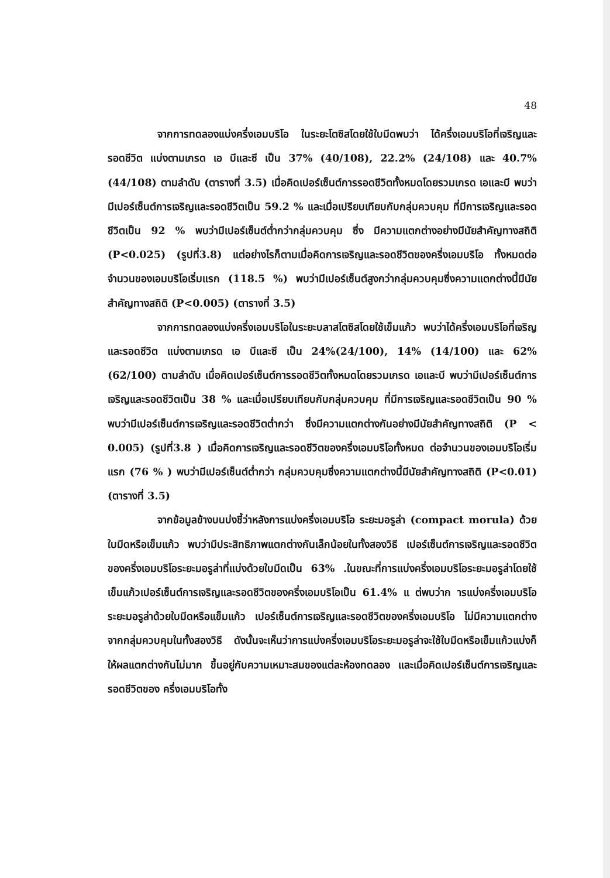48
จากการทดลองแบ่งครึ่งเอมบริโอ ในระยะโตซิสโดยใช้ใบมีดพบว่า ได้ครึ่งเอมบริโอที่เจริญและรอดชีวิต แบ่งตามเกรด เอ บีและซี เป็น 37% (40/108), 22.2% (24/108) และ 40.7%(44/108) ตามลำดับ (ตารางที่ 3.5) เมื่อคิดเปอร์เซ็นต์การรอดชีวิตทั้งหมดโดยรวมเกรด เอและบี พบว่ามีเปอร์เซ็นต์การเจริญและรอดชีวิตเป็น 59.2 % และเมื่อเปรียบเทียบกับกลุ่มควบคุม ที่มีการเจริญและรอดชีวิตเป็น 92 % พบว่ามีเปอร์เซ็นต์ต่ำกว่ากลุ่มควบคุม ซึ่ง มีความแตกต่างอย่างมีนัยสำคัญทางสถิติ (P<0.025) (รูปที่3.8) แต่อย่างไรก็ตามเมื่อคิดการเจริญและรอดชีวิตของครึ่งเอมบริโอ ทั้งหมดต่อจำนวนของเอมบริโอเริ่มแรก (118.5 %) พบว่ามีเปอร์เซ็นต์สูงกว่ากลุ่มควบคุมซึ่งความแตกต่างนี้มีนัยสำคัญทางสถิติ (P<0.005) (ตารางที่ 3.5)
จากการทดลองแบ่งครึ่งเอมบริโอในระยะบลาสโตซิสโดยใช้เข็มแก้ว พบว่าได้ครึ่งเอมบริโอที่เจริญและรอดชีวิต แบ่งตามเกรด เอ บีและซี เป็น 24%(24/100), 14% (14/100) และ 62% (62/100) ตามลำดับ เมื่อคิดเปอร์เซ็นต์การรอดชีวิตทั้งหมดโดยรวมเกรด เอและบี พบว่ามีเปอร์เซ็นต์การเจริญและรอดชีวิตเป็น 38 % และเมื่อเปรียบเทียบกับกลุ่มควบคุม ที่มีการเจริญและรอดชีวิตเป็น 90 % พบว่ามีเปอร์เซ็นต์การเจริญและรอดชีวิตต่ำกว่า ซึ่งมีความแตกต่างกันอย่างมีนัยสำคัญทางสถิติ (P < 0.005) (รูปที่3.8 ) เมื่อคิดการเจริญและรอดชีวิตของครึ่งเอมบริโอทั้งหมด ต่อจำนวนของเอมบริโอเริ่มแรก (76 % ) พบว่ามีเปอร์เซ็นต์ต่ำกว่า กลุ่มควบคุมซึ่งความแตกต่างนี้มีนัยสำคัญทางสถิติ (P<0.01) (ตารางที่ 3.5)
จากข้อมูลข้างบนบ่งชี้ว่าหลังการแบ่งครึ่งเอมบริโอ ระยะมอรูล่า (compact morula) ด้วยใบมีดหรือเข็มแก้ว พบว่ามีประสิทธิภาพแตกต่างกันเล็กน้อยในทั้งสองวิธี เปอร์เซ็นต์การเจริญและรอดชีวิตของครึ่งเอมบริโอระยะมอรูล่าที่แบ่งด้วยใบมีดเป็น 63% .ในขณะที่การแบ่งครึ่งเอมบริโอระยะมอรูล่าโดยใช้เข็มแก้วเปอร์เซ็นต์การเจริญและรอดชีวิตของครึ่งเอมบริโอเป็น 61.4% แ ต่พบว่าก ารแบ่งครึ่งเอมบริโอระยะมอรูล่าด้วยใบมีดหรือแข็มแก้ว เปอร์เซ็นต์การเจริญและรอดชีวิตของครึ่งเอมบริโอ ไม่มีความแตกต่างจากกลุ่มควบคุมในทั้งสองวิธี ดังนั้นจะเห็นว่าการแบ่งครึ่งเอมบริโอระยะมอรูล่าจะใช้ใบมีดหรือเข็มแก้วแบ่งก็ให้ผลแตกต่างกันไม่มาก ขึ้นอยู่กับความเหมาะสมของแต่ละห้องทดลอง และเมื่อคิดเปอร์เซ็นต์การเจริญและรอดชีวิตของ ครึ่งเอมบริโอทั้ง